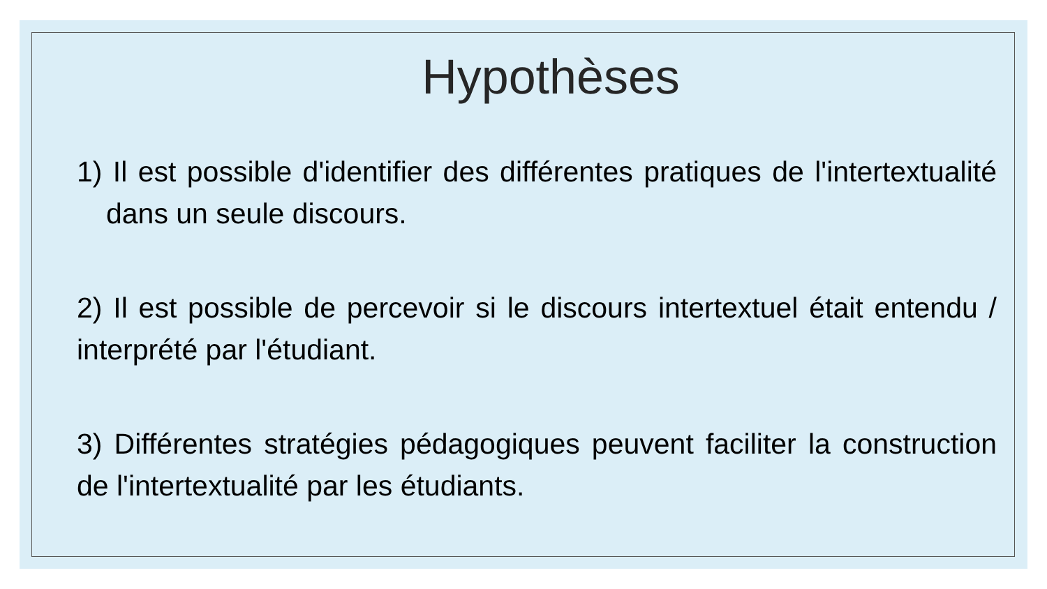Hypothèses
1) Il est possible d'identifier des différentes pratiques de l'intertextualité dans un seule discours.
2) Il est possible de percevoir si le discours intertextuel était entendu / interprété par l'étudiant.
3) Différentes stratégies pédagogiques peuvent faciliter la construction de l'intertextualité par les étudiants.